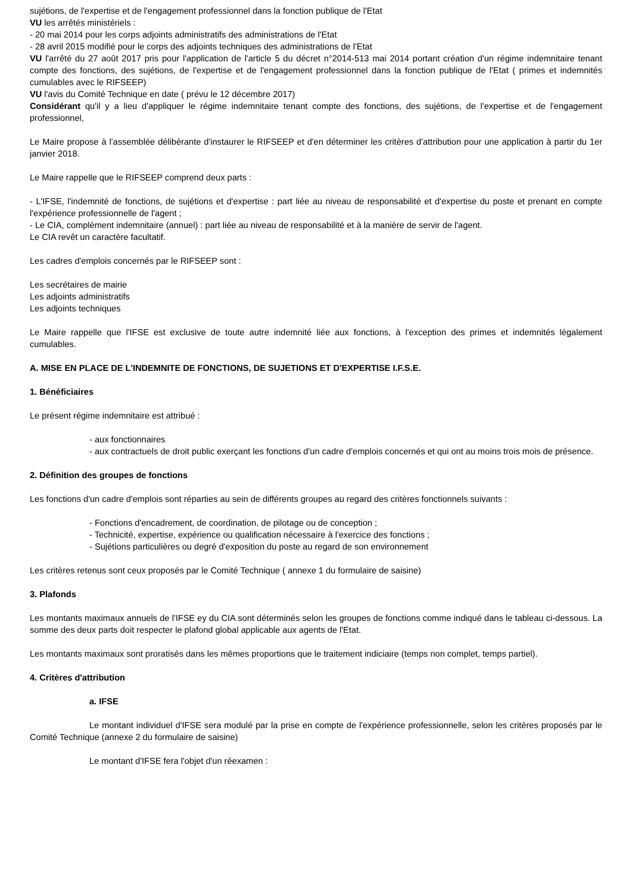sujétions, de l'expertise et de l'engagement professionnel dans la fonction publique de l'Etat
VU les arrêtés ministériels :
- 20 mai 2014 pour les corps adjoints administratifs des administrations de l'Etat
- 28 avril 2015 modifié pour le corps des adjoints techniques des administrations de l'Etat
VU l'arrêté du 27 août 2017 pris pour l'application de l'article 5 du décret n°2014-513 mai 2014 portant création d'un régime indemnitaire tenant compte des fonctions, des sujétions, de l'expertise et de l'engagement professionnel dans la fonction publique de l'Etat ( primes et indemnités cumulables avec le RIFSEEP)
VU l'avis du Comité Technique en date ( prévu le 12 décembre 2017)
Considérant qu'il y a lieu d'appliquer le régime indemnitaire tenant compte des fonctions, des sujétions, de l'expertise et de l'engagement professionnel,
Le Maire propose à l'assemblée délibérante d'instaurer le RIFSEEP et d'en déterminer les critères d'attribution pour une application à partir du 1er janvier 2018.
Le Maire rappelle que le RIFSEEP comprend deux parts :
- L'IFSE, l'indemnité de fonctions, de sujétions et d'expertise : part liée au niveau de responsabilité et d'expertise du poste et prenant en compte l'expérience professionnelle de l'agent ;
- Le CIA, complément indemnitaire (annuel) : part liée au niveau de responsabilité et à la manière de servir de l'agent.
Le CIA revêt un caractère facultatif.
Les cadres d'emplois concernés par le RIFSEEP sont :
Les secrétaires de mairie
Les adjoints administratifs
Les adjoints techniques
Le Maire rappelle que l'IFSE est exclusive de toute autre indemnité liée aux fonctions, à l'exception des primes et indemnités légalement cumulables.
A. MISE EN PLACE DE L'INDEMNITE DE FONCTIONS, DE SUJETIONS ET D'EXPERTISE I.F.S.E.
1. Bénéficiaires
Le présent régime indemnitaire est attribué :
- aux fonctionnaires
- aux contractuels de droit public exerçant les fonctions d'un cadre d'emplois concernés et qui ont au moins trois mois de présence.
2. Définition des groupes de fonctions
Les fonctions d'un cadre d'emplois sont réparties au sein de différents groupes au regard des critères fonctionnels suivants :
- Fonctions d'encadrement, de coordination, de pilotage ou de conception ;
- Technicité, expertise, expérience ou qualification nécessaire à l'exercice des fonctions ;
- Sujétions particulières ou degré d'exposition du poste au regard de son environnement
Les critères retenus sont ceux proposés par le Comité Technique ( annexe 1 du formulaire de saisine)
3. Plafonds
Les montants maximaux annuels de l'IFSE ey du CIA sont déterminés selon les groupes de fonctions comme indiqué dans le tableau ci-dessous. La somme des deux parts doit respecter le plafond global applicable aux agents de l'Etat.
Les montants maximaux sont proratisés dans les mêmes proportions que le traitement indiciaire (temps non complet, temps partiel).
4. Critères d'attribution
a. IFSE
Le montant individuel d'IFSE sera modulé par la prise en compte de l'expérience professionnelle, selon les critères proposés par le Comité Technique (annexe 2 du formulaire de saisine)
Le montant d'IFSE fera l'objet d'un réexamen :